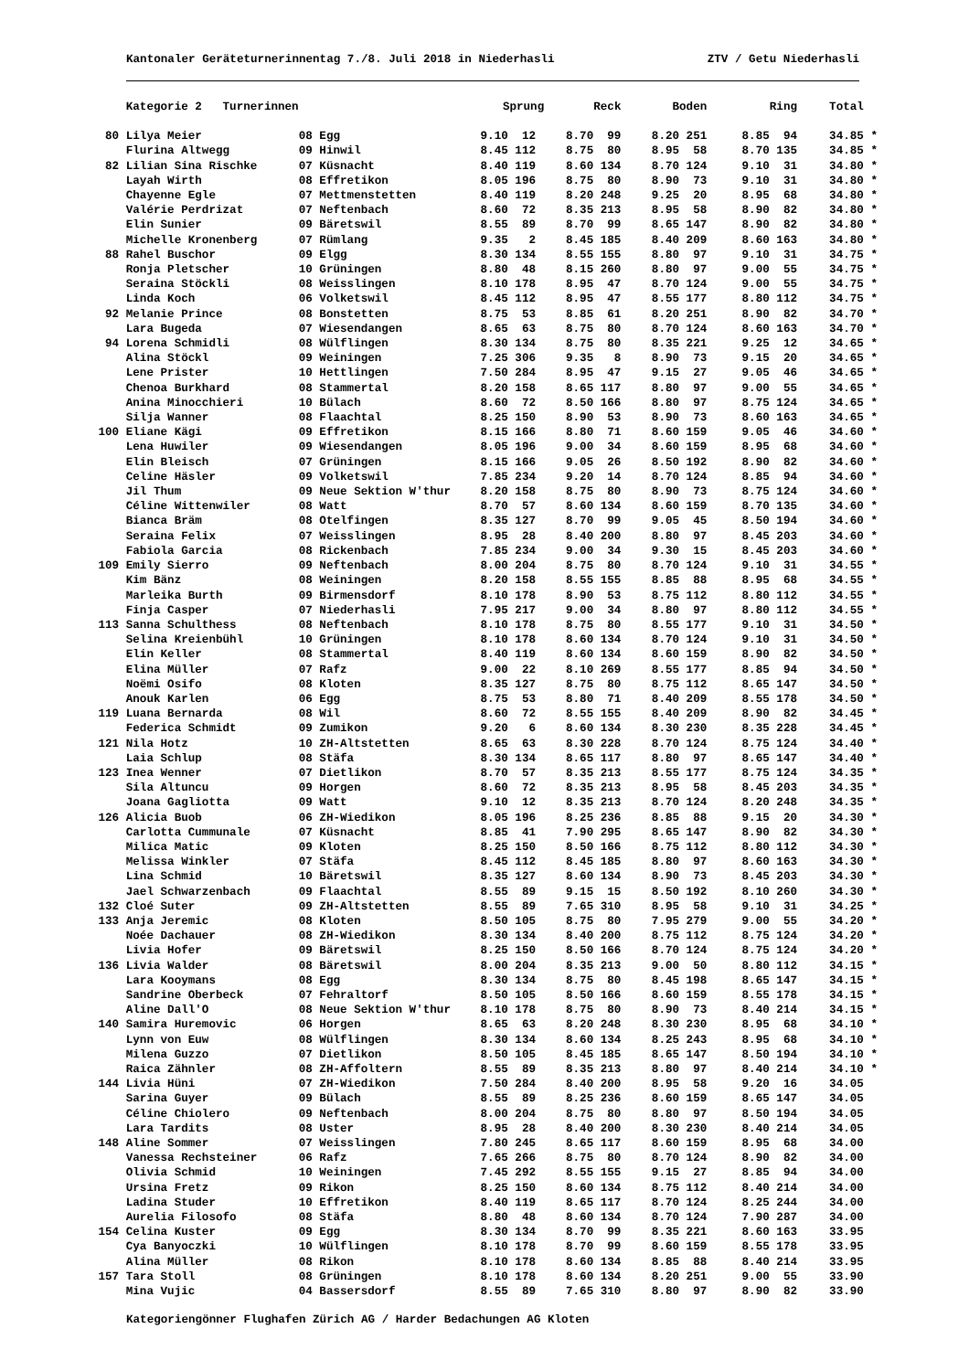Kantonaler Geräteturnerinnentag 7./8. Juli 2018 in Niederhasli ZTV / Getu Niederhasli
| | Kategorie 2 Turnerinnen | | Sprung | Reck | Boden | Ring | Total | |
| --- | --- | --- | --- | --- | --- | --- | --- | --- |
| 80 | Lilya Meier | 08 Egg | 9.10 12 | 8.70 99 | 8.20 251 | 8.85 94 | 34.85 | * |
| | Flurina Altwegg | 09 Hinwil | 8.45 112 | 8.75 80 | 8.95 58 | 8.70 135 | 34.85 | * |
| 82 | Lilian Sina Rischke | 07 Küsnacht | 8.40 119 | 8.60 134 | 8.70 124 | 9.10 31 | 34.80 | * |
| | Layah Wirth | 08 Effretikon | 8.05 196 | 8.75 80 | 8.90 73 | 9.10 31 | 34.80 | * |
| | Chayenne Egle | 07 Mettmenstetten | 8.40 119 | 8.20 248 | 9.25 20 | 8.95 68 | 34.80 | * |
| | Valérie Perdrizat | 07 Neftenbach | 8.60 72 | 8.35 213 | 8.95 58 | 8.90 82 | 34.80 | * |
| | Elin Sunier | 09 Bäretswil | 8.55 89 | 8.70 99 | 8.65 147 | 8.90 82 | 34.80 | * |
| | Michelle Kronenberg | 07 Rümlang | 9.35 2 | 8.45 185 | 8.40 209 | 8.60 163 | 34.80 | * |
| 88 | Rahel Buschor | 09 Elgg | 8.30 134 | 8.55 155 | 8.80 97 | 9.10 31 | 34.75 | * |
| | Ronja Pletscher | 10 Grüningen | 8.80 48 | 8.15 260 | 8.80 97 | 9.00 55 | 34.75 | * |
| | Seraina Stöckli | 08 Weisslingen | 8.10 178 | 8.95 47 | 8.70 124 | 9.00 55 | 34.75 | * |
| | Linda Koch | 06 Volketswil | 8.45 112 | 8.95 47 | 8.55 177 | 8.80 112 | 34.75 | * |
| 92 | Melanie Prince | 08 Bonstetten | 8.75 53 | 8.85 61 | 8.20 251 | 8.90 82 | 34.70 | * |
| | Lara Bugeda | 07 Wiesendangen | 8.65 63 | 8.75 80 | 8.70 124 | 8.60 163 | 34.70 | * |
| 94 | Lorena Schmidli | 08 Wülflingen | 8.30 134 | 8.75 80 | 8.35 221 | 9.25 12 | 34.65 | * |
| | Alina Stöckl | 09 Weiningen | 7.25 306 | 9.35 8 | 8.90 73 | 9.15 20 | 34.65 | * |
| | Lene Prister | 10 Hettlingen | 7.50 284 | 8.95 47 | 9.15 27 | 9.05 46 | 34.65 | * |
| | Chenoa Burkhard | 08 Stammertal | 8.20 158 | 8.65 117 | 8.80 97 | 9.00 55 | 34.65 | * |
| | Anina Minocchieri | 10 Bülach | 8.60 72 | 8.50 166 | 8.80 97 | 8.75 124 | 34.65 | * |
| | Silja Wanner | 08 Flaachtal | 8.25 150 | 8.90 53 | 8.90 73 | 8.60 163 | 34.65 | * |
| 100 | Eliane Kägi | 09 Effretikon | 8.15 166 | 8.80 71 | 8.60 159 | 9.05 46 | 34.60 | * |
| | Lena Huwiler | 09 Wiesendangen | 8.05 196 | 9.00 34 | 8.60 159 | 8.95 68 | 34.60 | * |
| | Elin Bleisch | 07 Grüningen | 8.15 166 | 9.05 26 | 8.50 192 | 8.90 82 | 34.60 | * |
| | Celine Häsler | 09 Volketswil | 7.85 234 | 9.20 14 | 8.70 124 | 8.85 94 | 34.60 | * |
| | Jil Thum | 09 Neue Sektion W'thur | 8.20 158 | 8.75 80 | 8.90 73 | 8.75 124 | 34.60 | * |
| | Céline Wittenwiler | 08 Watt | 8.70 57 | 8.60 134 | 8.60 159 | 8.70 135 | 34.60 | * |
| | Bianca Bräm | 08 Otelfingen | 8.35 127 | 8.70 99 | 9.05 45 | 8.50 194 | 34.60 | * |
| | Seraina Felix | 07 Weisslingen | 8.95 28 | 8.40 200 | 8.80 97 | 8.45 203 | 34.60 | * |
| | Fabiola Garcia | 08 Rickenbach | 7.85 234 | 9.00 34 | 9.30 15 | 8.45 203 | 34.60 | * |
| 109 | Emily Sierro | 09 Neftenbach | 8.00 204 | 8.75 80 | 8.70 124 | 9.10 31 | 34.55 | * |
| | Kim Bänz | 08 Weiningen | 8.20 158 | 8.55 155 | 8.85 88 | 8.95 68 | 34.55 | * |
| | Marleika Burth | 09 Birmensdorf | 8.10 178 | 8.90 53 | 8.75 112 | 8.80 112 | 34.55 | * |
| | Finja Casper | 07 Niederhasli | 7.95 217 | 9.00 34 | 8.80 97 | 8.80 112 | 34.55 | * |
| 113 | Sanna Schulthess | 08 Neftenbach | 8.10 178 | 8.75 80 | 8.55 177 | 9.10 31 | 34.50 | * |
| | Selina Kreienbühl | 10 Grüningen | 8.10 178 | 8.60 134 | 8.70 124 | 9.10 31 | 34.50 | * |
| | Elin Keller | 08 Stammertal | 8.40 119 | 8.60 134 | 8.60 159 | 8.90 82 | 34.50 | * |
| | Elina Müller | 07 Rafz | 9.00 22 | 8.10 269 | 8.55 177 | 8.85 94 | 34.50 | * |
| | Noëmi Osifo | 08 Kloten | 8.35 127 | 8.75 80 | 8.75 112 | 8.65 147 | 34.50 | * |
| | Anouk Karlen | 06 Egg | 8.75 53 | 8.80 71 | 8.40 209 | 8.55 178 | 34.50 | * |
| 119 | Luana Bernarda | 08 Wil | 8.60 72 | 8.55 155 | 8.40 209 | 8.90 82 | 34.45 | * |
| | Federica Schmidt | 09 Zumikon | 9.20 6 | 8.60 134 | 8.30 230 | 8.35 228 | 34.45 | * |
| 121 | Nila Hotz | 10 ZH-Altstetten | 8.65 63 | 8.30 228 | 8.70 124 | 8.75 124 | 34.40 | * |
| | Laia Schlup | 08 Stäfa | 8.30 134 | 8.65 117 | 8.80 97 | 8.65 147 | 34.40 | * |
| 123 | Inea Wenner | 07 Dietlikon | 8.70 57 | 8.35 213 | 8.55 177 | 8.75 124 | 34.35 | * |
| | Sila Altuncu | 09 Horgen | 8.60 72 | 8.35 213 | 8.95 58 | 8.45 203 | 34.35 | * |
| | Joana Gagliotta | 09 Watt | 9.10 12 | 8.35 213 | 8.70 124 | 8.20 248 | 34.35 | * |
| 126 | Alicia Buob | 06 ZH-Wiedikon | 8.05 196 | 8.25 236 | 8.85 88 | 9.15 20 | 34.30 | * |
| | Carlotta Cummunale | 07 Küsnacht | 8.85 41 | 7.90 295 | 8.65 147 | 8.90 82 | 34.30 | * |
| | Milica Matic | 09 Kloten | 8.25 150 | 8.50 166 | 8.75 112 | 8.80 112 | 34.30 | * |
| | Melissa Winkler | 07 Stäfa | 8.45 112 | 8.45 185 | 8.80 97 | 8.60 163 | 34.30 | * |
| | Lina Schmid | 10 Bäretswil | 8.35 127 | 8.60 134 | 8.90 73 | 8.45 203 | 34.30 | * |
| | Jael Schwarzenbach | 09 Flaachtal | 8.55 89 | 9.15 15 | 8.50 192 | 8.10 260 | 34.30 | * |
| 132 | Cloé Suter | 09 ZH-Altstetten | 8.55 89 | 7.65 310 | 8.95 58 | 9.10 31 | 34.25 | * |
| 133 | Anja Jeremic | 08 Kloten | 8.50 105 | 8.75 80 | 7.95 279 | 9.00 55 | 34.20 | * |
| | Noée Dachauer | 08 ZH-Wiedikon | 8.30 134 | 8.40 200 | 8.75 112 | 8.75 124 | 34.20 | * |
| | Livia Hofer | 09 Bäretswil | 8.25 150 | 8.50 166 | 8.70 124 | 8.75 124 | 34.20 | * |
| 136 | Livia Walder | 08 Bäretswil | 8.00 204 | 8.35 213 | 9.00 50 | 8.80 112 | 34.15 | * |
| | Lara Kooymans | 08 Egg | 8.30 134 | 8.75 80 | 8.45 198 | 8.65 147 | 34.15 | * |
| | Sandrine Oberbeck | 07 Fehraltorf | 8.50 105 | 8.50 166 | 8.60 159 | 8.55 178 | 34.15 | * |
| | Aline Dall'O | 08 Neue Sektion W'thur | 8.10 178 | 8.75 80 | 8.90 73 | 8.40 214 | 34.15 | * |
| 140 | Samira Huremovic | 06 Horgen | 8.65 63 | 8.20 248 | 8.30 230 | 8.95 68 | 34.10 | * |
| | Lynn von Euw | 08 Wülflingen | 8.30 134 | 8.60 134 | 8.25 243 | 8.95 68 | 34.10 | * |
| | Milena Guzzo | 07 Dietlikon | 8.50 105 | 8.45 185 | 8.65 147 | 8.50 194 | 34.10 | * |
| | Raica Zähnler | 08 ZH-Affoltern | 8.55 89 | 8.35 213 | 8.80 97 | 8.40 214 | 34.10 | * |
| 144 | Livia Hüni | 07 ZH-Wiedikon | 7.50 284 | 8.40 200 | 8.95 58 | 9.20 16 | 34.05 | |
| | Sarina Guyer | 09 Bülach | 8.55 89 | 8.25 236 | 8.60 159 | 8.65 147 | 34.05 | |
| | Céline Chiolero | 09 Neftenbach | 8.00 204 | 8.75 80 | 8.80 97 | 8.50 194 | 34.05 | |
| | Lara Tardits | 08 Uster | 8.95 28 | 8.40 200 | 8.30 230 | 8.40 214 | 34.05 | |
| 148 | Aline Sommer | 07 Weisslingen | 7.80 245 | 8.65 117 | 8.60 159 | 8.95 68 | 34.00 | |
| | Vanessa Rechsteiner | 06 Rafz | 7.65 266 | 8.75 80 | 8.70 124 | 8.90 82 | 34.00 | |
| | Olivia Schmid | 10 Weiningen | 7.45 292 | 8.55 155 | 9.15 27 | 8.85 94 | 34.00 | |
| | Ursina Fretz | 09 Rikon | 8.25 150 | 8.60 134 | 8.75 112 | 8.40 214 | 34.00 | |
| | Ladina Studer | 10 Effretikon | 8.40 119 | 8.65 117 | 8.70 124 | 8.25 244 | 34.00 | |
| | Aurelia Filosofo | 08 Stäfa | 8.80 48 | 8.60 134 | 8.70 124 | 7.90 287 | 34.00 | |
| 154 | Celina Kuster | 09 Egg | 8.30 134 | 8.70 99 | 8.35 221 | 8.60 163 | 33.95 | |
| | Cya Banyoczki | 10 Wülflingen | 8.10 178 | 8.70 99 | 8.60 159 | 8.55 178 | 33.95 | |
| | Alina Müller | 08 Rikon | 8.10 178 | 8.60 134 | 8.85 88 | 8.40 214 | 33.95 | |
| 157 | Tara Stoll | 08 Grüningen | 8.10 178 | 8.60 134 | 8.20 251 | 9.00 55 | 33.90 | |
| | Mina Vujic | 04 Bassersdorf | 8.55 89 | 7.65 310 | 8.80 97 | 8.90 82 | 33.90 | |
Kategoriengönner Flughafen Zürich AG / Harder Bedachungen AG Kloten